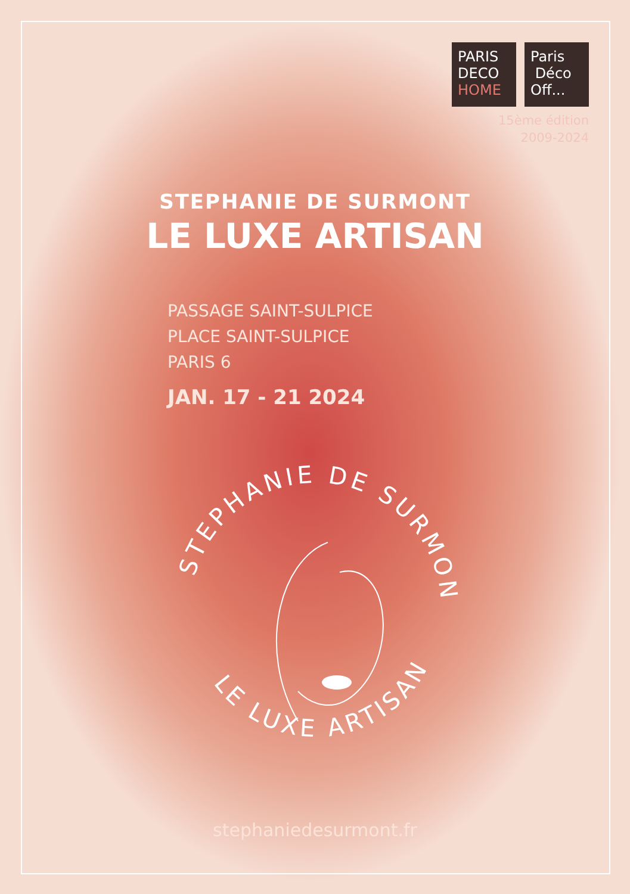PARIS
DECO
HOME
Paris
Déco
Off...
15ème édition
2009-2024
STEPHANIE DE SURMONT
LE LUXE ARTISAN
PASSAGE SAINT-SULPICE
PLACE SAINT-SULPICE
PARIS 6
JAN. 17 - 21 2024
STEPHANIE DE SURMONT
LE LUXE ARTISAN
stephaniedesurmont.fr